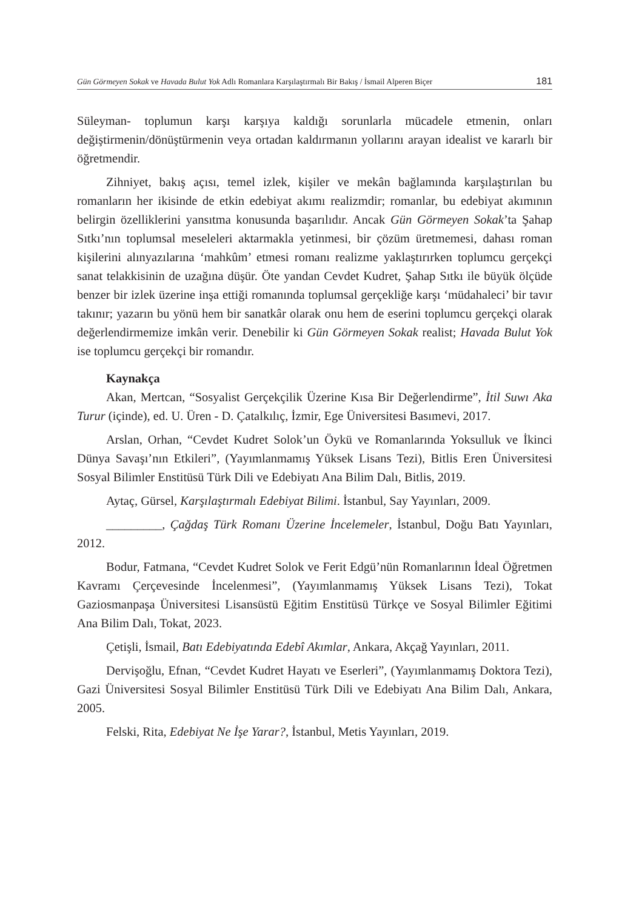Gün Görmeyen Sokak ve Havada Bulut Yok Adlı Romanlara Karşılaştırmalı Bir Bakış / İsmail Alperen Biçer 181
Süleyman- toplumun karşı karşıya kaldığı sorunlarla mücadele etmenin, onları değiştirmenin/dönüştürmenin veya ortadan kaldırmanın yollarını arayan idealist ve kararlı bir öğretmendir.
Zihniyet, bakış açısı, temel izlek, kişiler ve mekân bağlamında karşılaştırılan bu romanların her ikisinde de etkin edebiyat akımı realizmdir; romanlar, bu edebiyat akımının belirgin özelliklerini yansıtma konusunda başarılıdır. Ancak Gün Görmeyen Sokak’ta Şahap Sıtkı’nın toplumsal meseleleri aktarmakla yetinmesi, bir çözüm üretmemesi, dahası roman kişilerini alınyazılarına ‘mahkûm’ etmesi romanı realizme yaklaştırırken toplumcu gerçekçi sanat telakkisinin de uzağına düşür. Öte yandan Cevdet Kudret, Şahap Sıtkı ile büyük ölçüde benzer bir izlek üzerine inşa ettiği romanında toplumsal gerçekliğe karşı ‘müdahaleci’ bir tavır takınır; yazarın bu yönü hem bir sanatkâr olarak onu hem de eserini toplumcu gerçekçi olarak değerlendirmemize imkân verir. Denebilir ki Gün Görmeyen Sokak realist; Havada Bulut Yok ise toplumcu gerçekçi bir romandır.
Kaynakça
Akan, Mertcan, “Sosyalist Gerçekçilik Üzerine Kısa Bir Değerlendirme”, İtil Suwı Aka Turur (içinde), ed. U. Üren - D. Çatalkılıç, İzmir, Ege Üniversitesi Basımevi, 2017.
Arslan, Orhan, “Cevdet Kudret Solok’un Öykü ve Romanlarında Yoksulluk ve İkinci Dünya Savaşı’nın Etkileri”, (Yayımlanmamış Yüksek Lisans Tezi), Bitlis Eren Üniversitesi Sosyal Bilimler Enstitüsü Türk Dili ve Edebiyatı Ana Bilim Dalı, Bitlis, 2019.
Aytaç, Gürsel, Karşılaştırmalı Edebiyat Bilimi. İstanbul, Say Yayınları, 2009.
_________, Çağdaş Türk Romanı Üzerine İncelemeler, İstanbul, Doğu Batı Yayınları, 2012.
Bodur, Fatmana, “Cevdet Kudret Solok ve Ferit Edgü’nün Romanlarının İdeal Öğretmen Kavramı Çerçevesinde İncelenmesi”, (Yayımlanmamış Yüksek Lisans Tezi), Tokat Gaziosmanpaşa Üniversitesi Lisansüstü Eğitim Enstitüsü Türkçe ve Sosyal Bilimler Eğitimi Ana Bilim Dalı, Tokat, 2023.
Çetişli, İsmail, Batı Edebiyatında Edebî Akımlar, Ankara, Akçağ Yayınları, 2011.
Dervişoğlu, Efnan, “Cevdet Kudret Hayatı ve Eserleri”, (Yayımlanmamış Doktora Tezi), Gazi Üniversitesi Sosyal Bilimler Enstitüsü Türk Dili ve Edebiyatı Ana Bilim Dalı, Ankara, 2005.
Felski, Rita, Edebiyat Ne İşe Yarar?, İstanbul, Metis Yayınları, 2019.